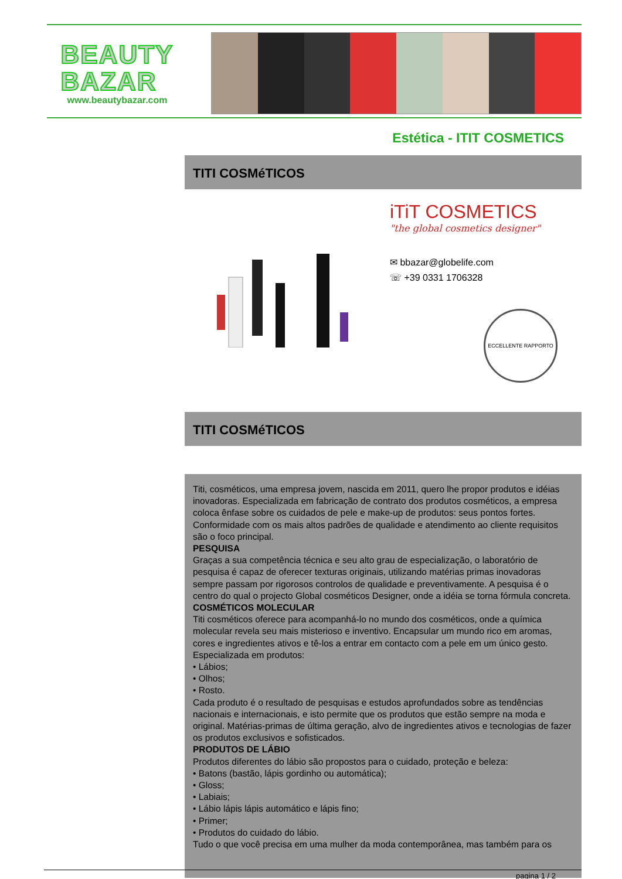BEAUTY
BAZAR
www.beautybazar.com
Estética - ITIT COSMETICS
TITI COSMéTICOS
iTiT COSMETICS
"the global cosmetics designer"
✉ bbazar@globelife.com
☏ +39 0331 1706328
ECCELLENTE RAPPORTO
TITI COSMéTICOS
Titi, cosméticos, uma empresa jovem, nascida em 2011, quero lhe propor produtos e idéias inovadoras. Especializada em fabricação de contrato dos produtos cosméticos, a empresa coloca ênfase sobre os cuidados de pele e make-up de produtos: seus pontos fortes. Conformidade com os mais altos padrões de qualidade e atendimento ao cliente requisitos são o foco principal.
PESQUISA
Graças a sua competência técnica e seu alto grau de especialização, o laboratório de pesquisa é capaz de oferecer texturas originais, utilizando matérias primas inovadoras sempre passam por rigorosos controlos de qualidade e preventivamente. A pesquisa é o centro do qual o projecto Global cosméticos Designer, onde a idéia se torna fórmula concreta.
COSMÉTICOS MOLECULAR
Titi cosméticos oferece para acompanhá-lo no mundo dos cosméticos, onde a química molecular revela seu mais misterioso e inventivo. Encapsular um mundo rico em aromas, cores e ingredientes ativos e tê-los a entrar em contacto com a pele em um único gesto.
Especializada em produtos:
• Lábios;
• Olhos;
• Rosto.
Cada produto é o resultado de pesquisas e estudos aprofundados sobre as tendências nacionais e internacionais, e isto permite que os produtos que estão sempre na moda e original. Matérias-primas de última geração, alvo de ingredientes ativos e tecnologias de fazer os produtos exclusivos e sofisticados.
PRODUTOS DE LÁBIO
Produtos diferentes do lábio são propostos para o cuidado, proteção e beleza:
• Batons (bastão, lápis gordinho ou automática);
• Gloss;
• Labiais;
• Lábio lápis lápis automático e lápis fino;
• Primer;
• Produtos do cuidado do lábio.
Tudo o que você precisa em uma mulher da moda contemporânea, mas também para os
pagina 1 / 2